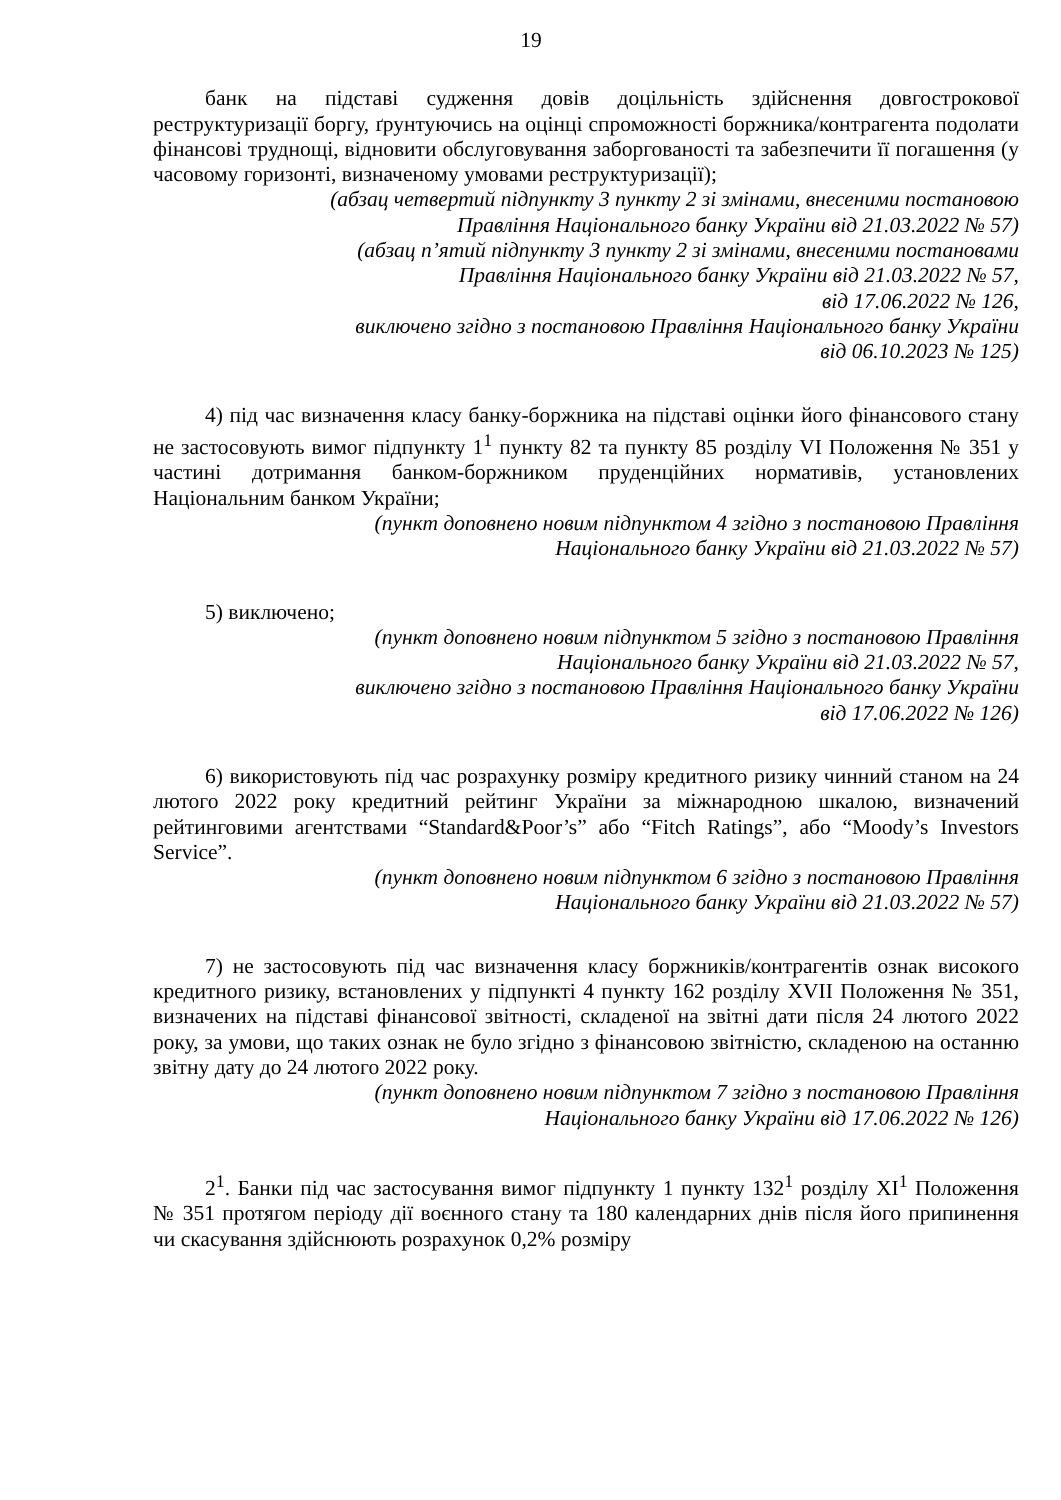19
банк на підставі судження довів доцільність здійснення довгострокової реструктуризації боргу, ґрунтуючись на оцінці спроможності боржника/контрагента подолати фінансові труднощі, відновити обслуговування заборгованості та забезпечити її погашення (у часовому горизонті, визначеному умовами реструктуризації);
(абзац четвертий підпункту 3 пункту 2 зі змінами, внесеними постановою
Правління Національного банку України від 21.03.2022 № 57)
(абзац п’ятий підпункту 3 пункту 2 зі змінами, внесеними постановами
Правління Національного банку України від 21.03.2022 № 57,
від 17.06.2022 № 126,
виключено згідно з постановою Правління Національного банку України
від 06.10.2023 № 125)
4) під час визначення класу банку-боржника на підставі оцінки його фінансового стану не застосовують вимог підпункту 1<sup>1</sup> пункту 82 та пункту 85 розділу VI Положення № 351 у частині дотримання банком-боржником пруденційних нормативів, установлених Національним банком України;
(пункт доповнено новим підпунктом 4 згідно з постановою Правління
Національного банку України від 21.03.2022 № 57)
5) виключено;
(пункт доповнено новим підпунктом 5 згідно з постановою Правління
Національного банку України від 21.03.2022 № 57,
виключено згідно з постановою Правління Національного банку України
від 17.06.2022 № 126)
6) використовують під час розрахунку розміру кредитного ризику чинний станом на 24 лютого 2022 року кредитний рейтинг України за міжнародною шкалою, визначений рейтинговими агентствами “Standard&Poor’s” або “Fitch Ratings”, або “Moody’s Investors Service”.
(пункт доповнено новим підпунктом 6 згідно з постановою Правління
Національного банку України від 21.03.2022 № 57)
7) не застосовують під час визначення класу боржників/контрагентів ознак високого кредитного ризику, встановлених у підпункті 4 пункту 162 розділу XVII Положення № 351, визначених на підставі фінансової звітності, складеної на звітні дати після 24 лютого 2022 року, за умови, що таких ознак не було згідно з фінансовою звітністю, складеною на останню звітну дату до 24 лютого 2022 року.
(пункт доповнено новим підпунктом 7 згідно з постановою Правління
Національного банку України від 17.06.2022 № 126)
2<sup>1</sup>. Банки під час застосування вимог підпункту 1 пункту 132<sup>1</sup> розділу XI<sup>1</sup> Положення № 351 протягом періоду дії воєнного стану та 180 календарних днів після його припинення чи скасування здійснюють розрахунок 0,2% розміру